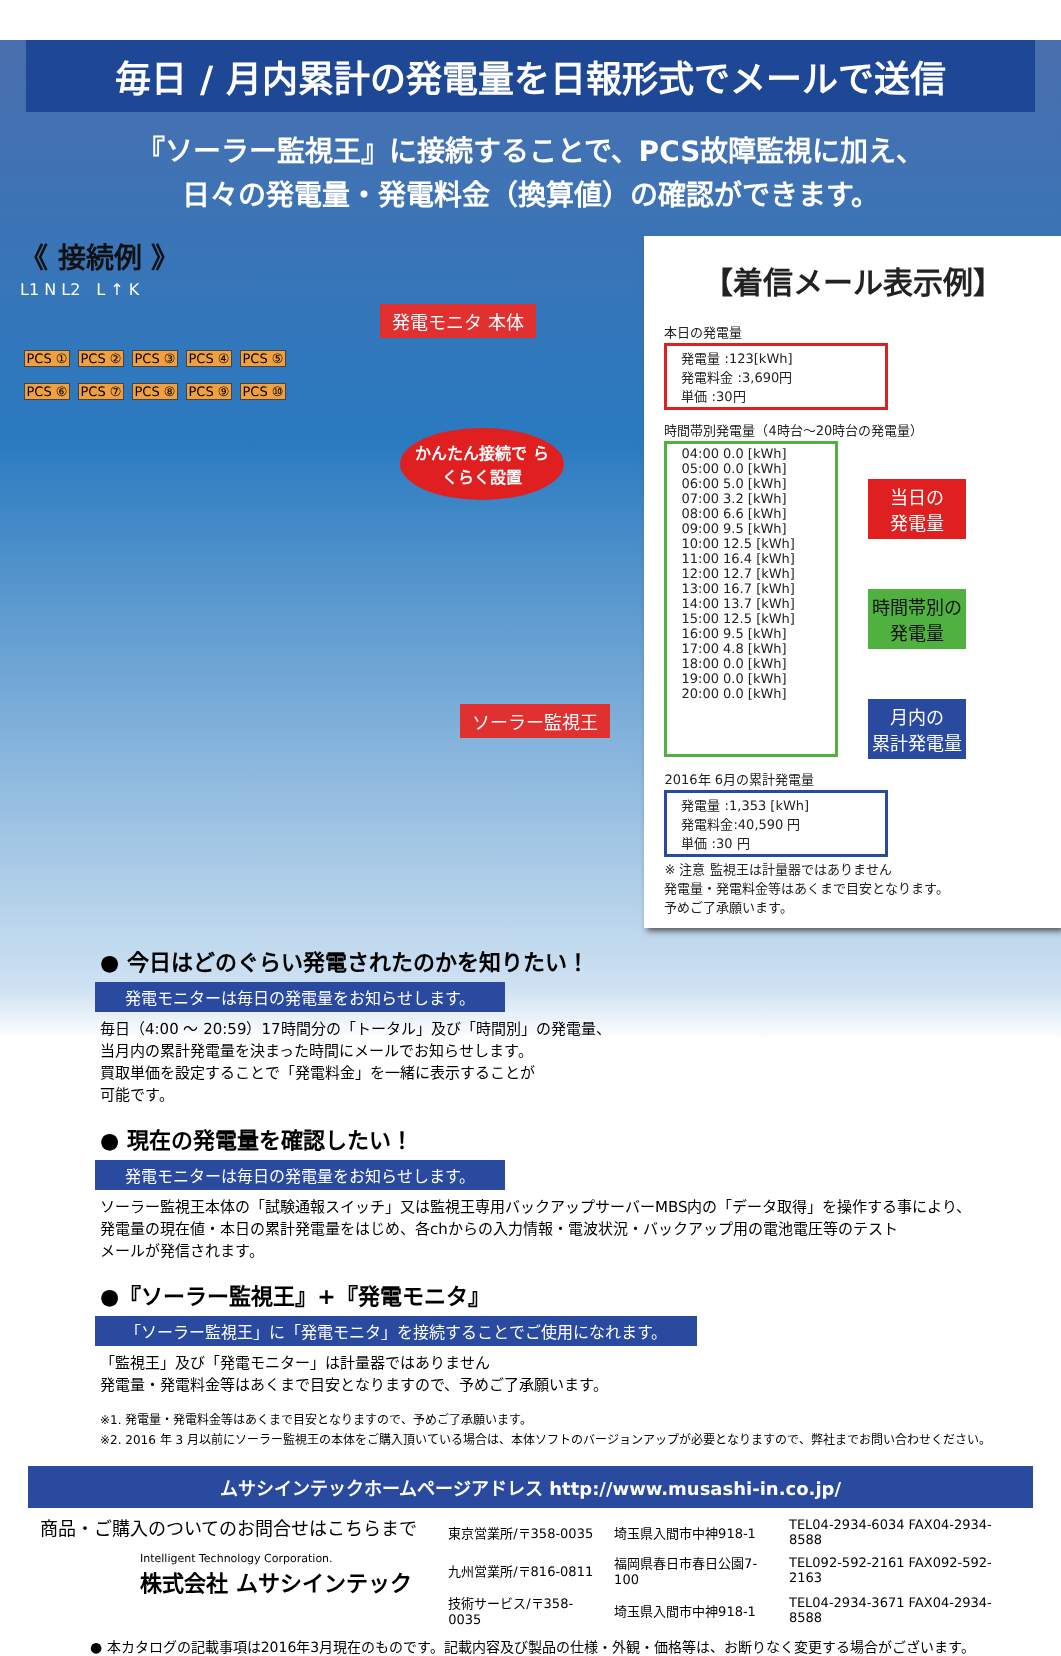毎日 / 月内累計の発電量を日報形式でメールで送信
『ソーラー監視王』に接続することで、PCS故障監視に加え、
日々の発電量・発電料金（換算値）の確認ができます。
《 接続例 》
L1 N L2　L ↑ K
発電モニタ 本体
PCS ① PCS ② PCS ③ PCS ④ PCS ⑤
PCS ⑥ PCS ⑦ PCS ⑧ PCS ⑨ PCS ⑩
かんたん接続で らくらく設置
ソーラー監視王
【着信メール表示例】
本日の発電量
発電量 :123[kWh]
発電料金 :3,690円
単価 :30円
時間帯別発電量（4時台～20時台の発電量）
04:00 0.0 [kWh]
05:00 0.0 [kWh]
06:00 5.0 [kWh]
07:00 3.2 [kWh]
08:00 6.6 [kWh]
09:00 9.5 [kWh]
10:00 12.5 [kWh]
11:00 16.4 [kWh]
12:00 12.7 [kWh]
13:00 16.7 [kWh]
14:00 13.7 [kWh]
15:00 12.5 [kWh]
16:00 9.5 [kWh]
17:00 4.8 [kWh]
18:00 0.0 [kWh]
19:00 0.0 [kWh]
20:00 0.0 [kWh]
当日の
発電量
時間帯別の
発電量
月内の
累計発電量
2016年 6月の累計発電量
発電量 :1,353 [kWh]
発電料金:40,590 円
単価 :30 円
※ 注意 監視王は計量器ではありません
発電量・発電料金等はあくまで目安となります。
予めご了承願います。
● 今日はどのぐらい発電されたのかを知りたい！
発電モニターは毎日の発電量をお知らせします。
毎日（4:00 ～ 20:59）17時間分の「トータル」及び「時間別」の発電量、
当月内の累計発電量を決まった時間にメールでお知らせします。
買取単価を設定することで「発電料金」を一緒に表示することが
可能です。
● 現在の発電量を確認したい！
発電モニターは毎日の発電量をお知らせします。
ソーラー監視王本体の「試験通報スイッチ」又は監視王専用バックアップサーバーMBS内の「データ取得」を操作する事により、
発電量の現在値・本日の累計発電量をはじめ、各chからの入力情報・電波状況・バックアップ用の電池電圧等のテスト
メールが発信されます。
●『ソーラー監視王』+『発電モニタ』
「ソーラー監視王」に「発電モニタ」を接続することでご使用になれます。
「監視王」及び「発電モニター」は計量器ではありません
発電量・発電料金等はあくまで目安となりますので、予めご了承願います。
※1. 発電量・発電料金等はあくまで目安となりますので、予めご了承願います。
※2. 2016 年 3 月以前にソーラー監視王の本体をご購入頂いている場合は、本体ソフトのバージョンアップが必要となりますので、弊社までお問い合わせください。
ムサシインテックホームページアドレス http://www.musashi-in.co.jp/
商品・ご購入のついてのお問合せはこちらまで
Intelligent Technology Corporation.
株式会社 ムサシインテック
| 東京営業所/〒358-0035 | 埼玉県入間市中神918-1 | TEL04-2934-6034 FAX04-2934-8588 |
| 九州営業所/〒816-0811 | 福岡県春日市春日公園7-100 | TEL092-592-2161 FAX092-592-2163 |
| 技術サービス/〒358-0035 | 埼玉県入間市中神918-1 | TEL04-2934-3671 FAX04-2934-8588 |
● 本カタログの記載事項は2016年3月現在のものです。記載内容及び製品の仕様・外観・価格等は、お断りなく変更する場合がございます。